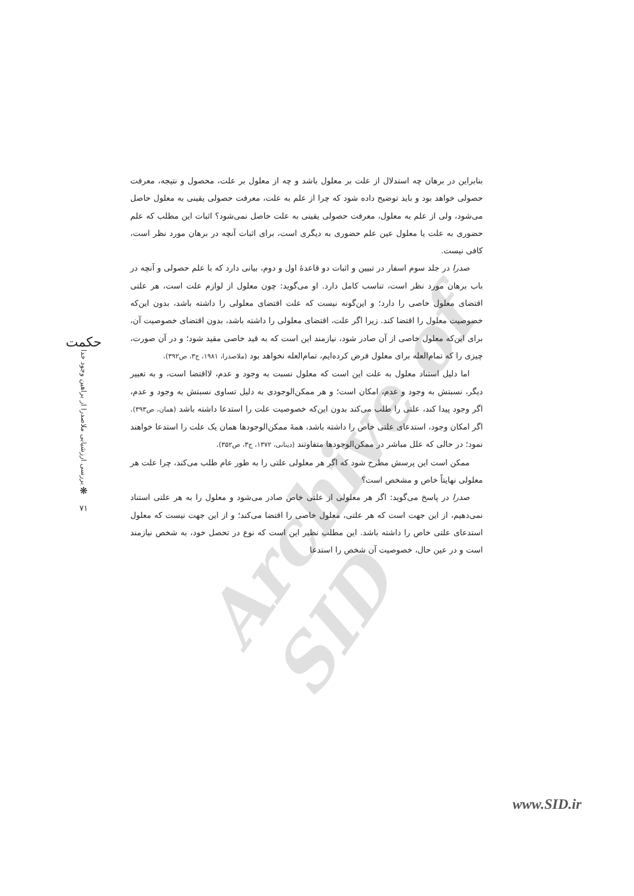Archive of SID
بنابراین در برهان چه استدلال از علت بر معلول باشد و چه از معلول بر علت، محصول و نتیجه، معرفت حصولی خواهد بود و باید توضیح داده شود که چرا از علم به علت، معرفت حصولی یقینی به معلول حاصل می‌شود، ولی از علم به معلول، معرفت حصولی یقینی به علت حاصل نمی‌شود؟ اثبات این مطلب که علم حضوری به علت یا معلول عین علم حضوری به دیگری است، برای اثبات آنچه در برهان مورد نظر است، کافی نیست.
صدرا در جلد سوم اسفار در تبیین و اثبات دو قاعدهٔ اول و دوم، بیانی دارد که با علم حصولی و آنچه در باب برهان مورد نظر است، تناسب کامل دارد. او می‌گوید: چون معلول از لوازم علت است، هر علتی اقتضای معلول خاصی را دارد؛ و این‌گونه نیست که علت اقتضای معلولی را داشته باشد، بدون این‌که خصوصیت معلول را اقتضا کند. زیرا اگر علت، اقتضای معلولی را داشته باشد، بدون اقتضای خصوصیت آن، برای این‌که معلول خاصی از آن صادر شود، نیازمند این است که به قید خاصی مقید شود؛ و در آن صورت، چیزی را که تمام‌العله برای معلول فرض کرده‌ایم، تمام‌العله نخواهد بود (ملاصدرا، ۱۹۸۱، ج۳، ص۳۹۲).
اما دلیل استناد معلول به علت این است که معلول نسبت به وجود و عدم، لااقتضا است، و به تعبیر دیگر، نسبتش به وجود و عدم، امکان است؛ و هر ممکن‌الوجودی به دلیل تساوی نسبتش به وجود و عدم، اگر وجود پیدا کند، علتی را طلب می‌کند بدون این‌که خصوصیت علت را استدعا داشته باشد (همان، ص۳۹۳). اگر امکان وجود، استدعای علتی خاص را داشته باشد، همهٔ ممکن‌الوجودها همان یک علت را استدعا خواهند نمود؛ در حالی که علل مباشر در ممکن‌الوجودها متفاوتند (دینانی، ۱۳۷۲، ج۳، ص۳۵۲).
ممکن است این پرسش مطرح شود که اگر هر معلولی علتی را به طور عام طلب می‌کند، چرا علت هر معلولی نهایتاً خاص و مشخص است؟
صدرا در پاسخ می‌گوید: اگر هر معلولی از علتی خاص صادر می‌شود و معلول را به هر علتی استناد نمی‌دهیم، از این جهت است که هر علتی، معلول خاصی را اقتضا می‌کند؛ و از این جهت نیست که معلول استدعای علتی خاص را داشته باشد. این مطلب نظیر این است که نوع در تحصل خود، به شخص نیازمند است و در عین حال، خصوصیت آن شخص را استدعا
حکمت
بررسی ارزشیابی ملاصدرا از براهین وجود خدا
❋
۷۱
www.SID.ir